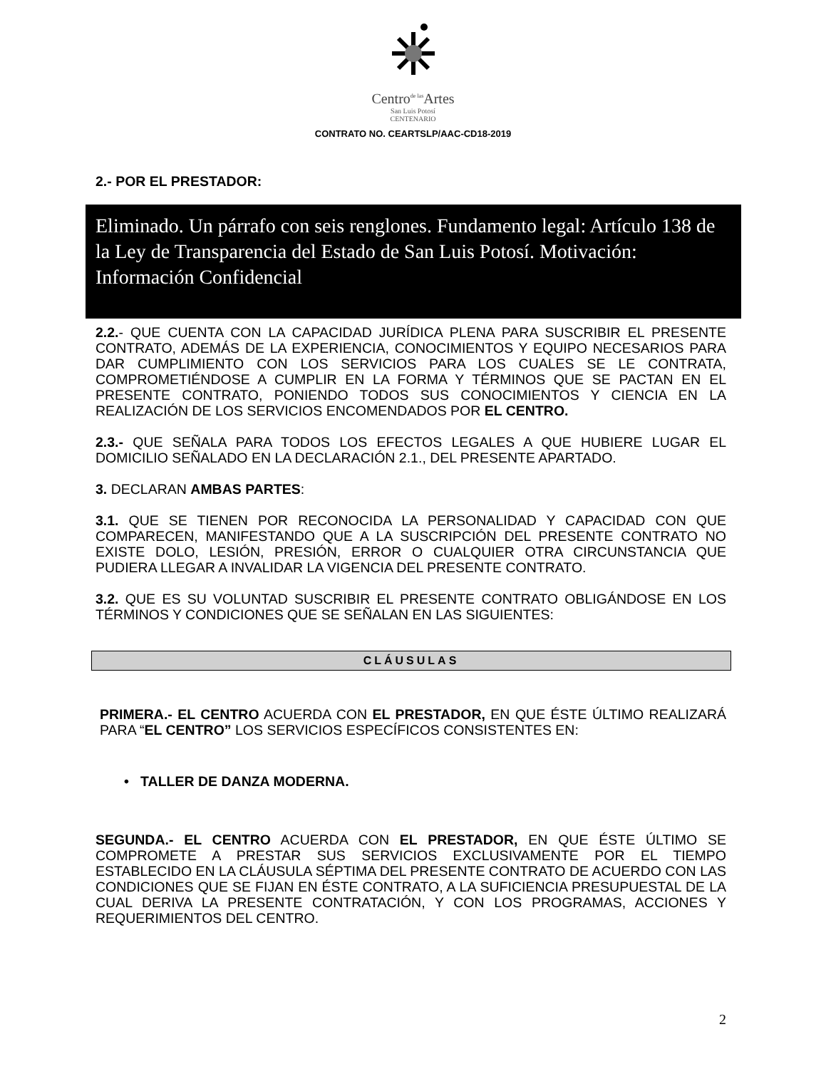Centro<sup>de las</sup>Artes
San Luis Potosí
CENTENARIO
CONTRATO NO. CEARTSLP/AAC-CD18-2019
2.- POR EL PRESTADOR:
Eliminado. Un párrafo con seis renglones. Fundamento legal: Artículo 138 de la Ley de Transparencia del Estado de San Luis Potosí. Motivación: Información Confidencial
2.2.- QUE CUENTA CON LA CAPACIDAD JURÍDICA PLENA PARA SUSCRIBIR EL PRESENTE CONTRATO, ADEMÁS DE LA EXPERIENCIA, CONOCIMIENTOS Y EQUIPO NECESARIOS PARA DAR CUMPLIMIENTO CON LOS SERVICIOS PARA LOS CUALES SE LE CONTRATA, COMPROMETIÉNDOSE A CUMPLIR EN LA FORMA Y TÉRMINOS QUE SE PACTAN EN EL PRESENTE CONTRATO, PONIENDO TODOS SUS CONOCIMIENTOS Y CIENCIA EN LA REALIZACIÓN DE LOS SERVICIOS ENCOMENDADOS POR EL CENTRO.
2.3.- QUE SEÑALA PARA TODOS LOS EFECTOS LEGALES A QUE HUBIERE LUGAR EL DOMICILIO SEÑALADO EN LA DECLARACIÓN 2.1., DEL PRESENTE APARTADO.
3. DECLARAN AMBAS PARTES:
3.1. QUE SE TIENEN POR RECONOCIDA LA PERSONALIDAD Y CAPACIDAD CON QUE COMPARECEN, MANIFESTANDO QUE A LA SUSCRIPCIÓN DEL PRESENTE CONTRATO NO EXISTE DOLO, LESIÓN, PRESIÓN, ERROR O CUALQUIER OTRA CIRCUNSTANCIA QUE PUDIERA LLEGAR A INVALIDAR LA VIGENCIA DEL PRESENTE CONTRATO.
3.2. QUE ES SU VOLUNTAD SUSCRIBIR EL PRESENTE CONTRATO OBLIGÁNDOSE EN LOS TÉRMINOS Y CONDICIONES QUE SE SEÑALAN EN LAS SIGUIENTES:
CLÁUSULAS
PRIMERA.- EL CENTRO ACUERDA CON EL PRESTADOR, EN QUE ÉSTE ÚLTIMO REALIZARÁ PARA “EL CENTRO” LOS SERVICIOS ESPECÍFICOS CONSISTENTES EN:
• TALLER DE DANZA MODERNA.
SEGUNDA.- EL CENTRO ACUERDA CON EL PRESTADOR, EN QUE ÉSTE ÚLTIMO SE COMPROMETE A PRESTAR SUS SERVICIOS EXCLUSIVAMENTE POR EL TIEMPO ESTABLECIDO EN LA CLÁUSULA SÉPTIMA DEL PRESENTE CONTRATO DE ACUERDO CON LAS CONDICIONES QUE SE FIJAN EN ÉSTE CONTRATO, A LA SUFICIENCIA PRESUPUESTAL DE LA CUAL DERIVA LA PRESENTE CONTRATACIÓN, Y CON LOS PROGRAMAS, ACCIONES Y REQUERIMIENTOS DEL CENTRO.
2